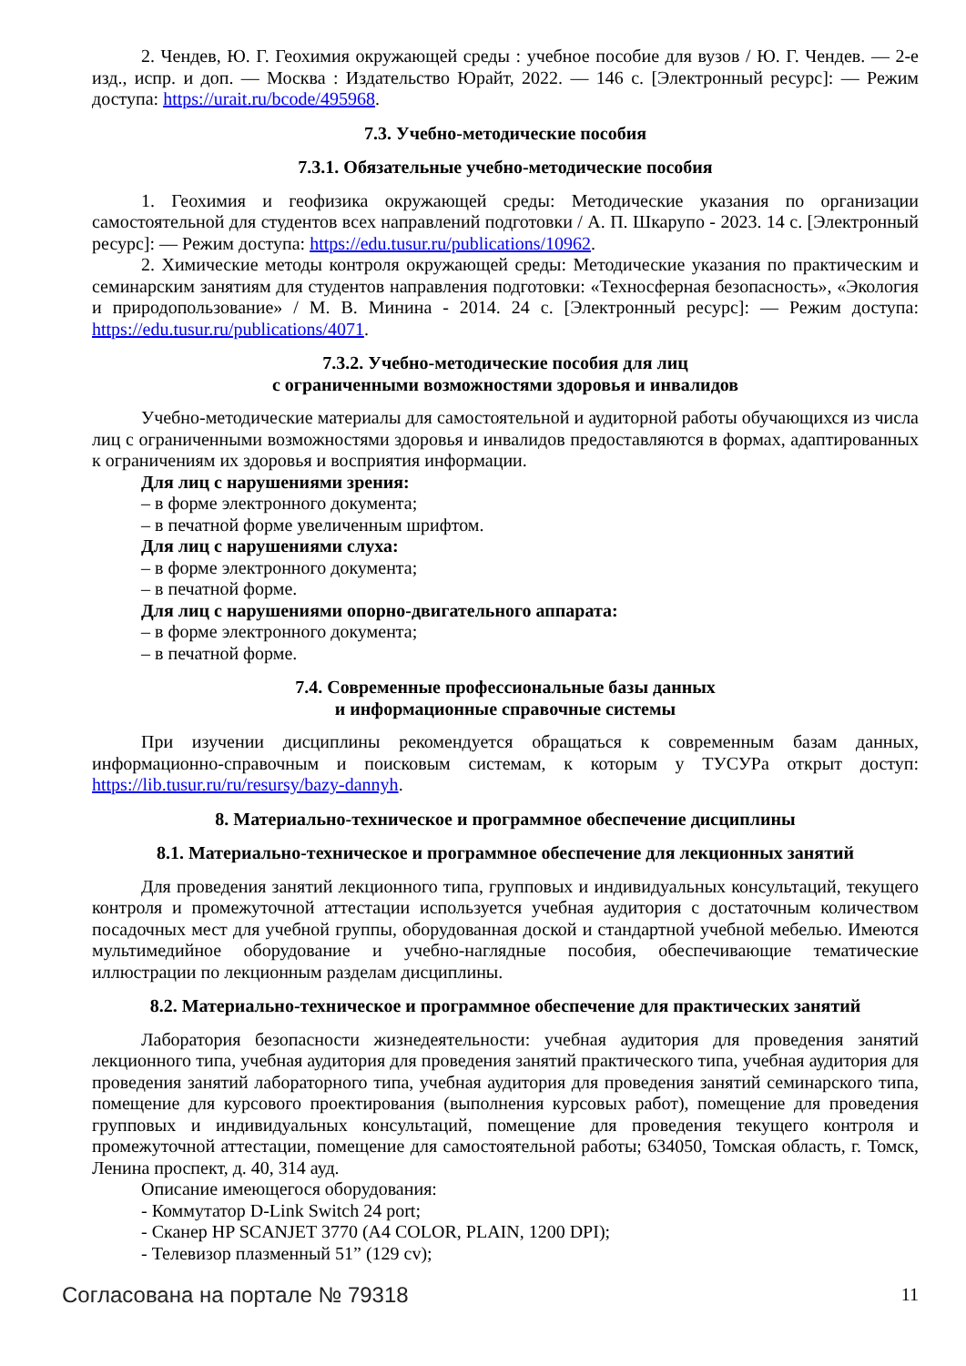2. Чендев, Ю. Г. Геохимия окружающей среды : учебное пособие для вузов / Ю. Г. Чендев. — 2-е изд., испр. и доп. — Москва : Издательство Юрайт, 2022. — 146 с. [Электронный ресурс]: — Режим доступа: https://urait.ru/bcode/495968.
7.3. Учебно-методические пособия
7.3.1. Обязательные учебно-методические пособия
1. Геохимия и геофизика окружающей среды: Методические указания по организации самостоятельной для студентов всех направлений подготовки / А. П. Шкарупо - 2023. 14 с. [Электронный ресурс]: — Режим доступа: https://edu.tusur.ru/publications/10962.
2. Химические методы контроля окружающей среды: Методические указания по практическим и семинарским занятиям для студентов направления подготовки: «Техносферная безопасность», «Экология и природопользование» / М. В. Минина - 2014. 24 с. [Электронный ресурс]: — Режим доступа: https://edu.tusur.ru/publications/4071.
7.3.2. Учебно-методические пособия для лиц
с ограниченными возможностями здоровья и инвалидов
Учебно-методические материалы для самостоятельной и аудиторной работы обучающихся из числа лиц с ограниченными возможностями здоровья и инвалидов предоставляются в формах, адаптированных к ограничениям их здоровья и восприятия информации.
Для лиц с нарушениями зрения:
– в форме электронного документа;
– в печатной форме увеличенным шрифтом.
Для лиц с нарушениями слуха:
– в форме электронного документа;
– в печатной форме.
Для лиц с нарушениями опорно-двигательного аппарата:
– в форме электронного документа;
– в печатной форме.
7.4. Современные профессиональные базы данных
и информационные справочные системы
При изучении дисциплины рекомендуется обращаться к современным базам данных, информационно-справочным и поисковым системам, к которым у ТУСУРа открыт доступ: https://lib.tusur.ru/ru/resursy/bazy-dannyh.
8. Материально-техническое и программное обеспечение дисциплины
8.1. Материально-техническое и программное обеспечение для лекционных занятий
Для проведения занятий лекционного типа, групповых и индивидуальных консультаций, текущего контроля и промежуточной аттестации используется учебная аудитория с достаточным количеством посадочных мест для учебной группы, оборудованная доской и стандартной учебной мебелью. Имеются мультимедийное оборудование и учебно-наглядные пособия, обеспечивающие тематические иллюстрации по лекционным разделам дисциплины.
8.2. Материально-техническое и программное обеспечение для практических занятий
Лаборатория безопасности жизнедеятельности: учебная аудитория для проведения занятий лекционного типа, учебная аудитория для проведения занятий практического типа, учебная аудитория для проведения занятий лабораторного типа, учебная аудитория для проведения занятий семинарского типа, помещение для курсового проектирования (выполнения курсовых работ), помещение для проведения групповых и индивидуальных консультаций, помещение для проведения текущего контроля и промежуточной аттестации, помещение для самостоятельной работы; 634050, Томская область, г. Томск, Ленина проспект, д. 40, 314 ауд.
Описание имеющегося оборудования:
- Коммутатор D-Link Switch 24 port;
- Сканер HP SCANJET 3770 (A4 COLOR, PLAIN, 1200 DPI);
- Телевизор плазменный 51” (129 cv);
Согласована на портале № 79318 11